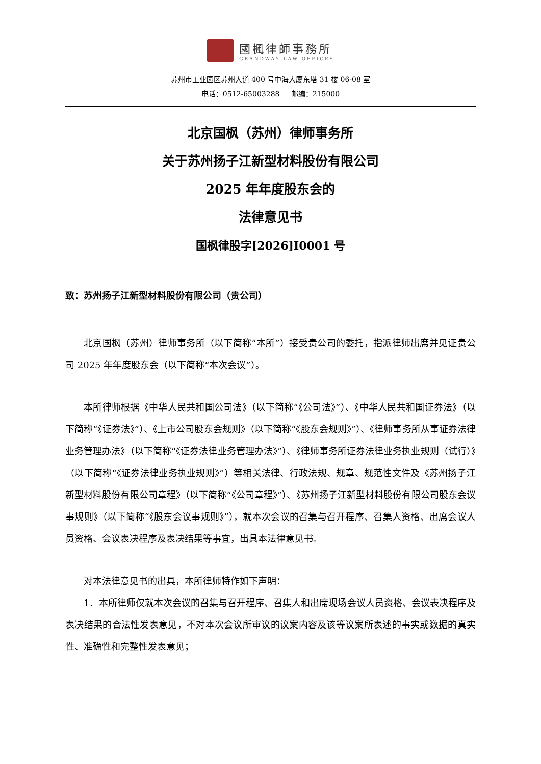國楓律師事務所
GRANDWAY LAW OFFICES
苏州市工业园区苏州大道 400 号中海大厦东塔 31 楼 06-08 室
电话：0512-65003288 邮编：215000
北京国枫（苏州）律师事务所
关于苏州扬子江新型材料股份有限公司
2025 年年度股东会的
法律意见书
国枫律股字[2026]I0001 号
致：苏州扬子江新型材料股份有限公司（贵公司）
北京国枫（苏州）律师事务所（以下简称“本所”）接受贵公司的委托，指派律师出席并见证贵公司 2025 年年度股东会（以下简称“本次会议”）。
本所律师根据《中华人民共和国公司法》（以下简称“《公司法》”）、《中华人民共和国证券法》（以下简称“《证券法》”）、《上市公司股东会规则》（以下简称“《股东会规则》”）、《律师事务所从事证券法律业务管理办法》（以下简称“《证券法律业务管理办法》”）、《律师事务所证券法律业务执业规则（试行）》（以下简称“《证券法律业务执业规则》”）等相关法律、行政法规、规章、规范性文件及《苏州扬子江新型材料股份有限公司章程》（以下简称“《公司章程》”）、《苏州扬子江新型材料股份有限公司股东会议事规则》（以下简称“《股东会议事规则》”），就本次会议的召集与召开程序、召集人资格、出席会议人员资格、会议表决程序及表决结果等事宜，出具本法律意见书。
对本法律意见书的出具，本所律师特作如下声明：
1．本所律师仅就本次会议的召集与召开程序、召集人和出席现场会议人员资格、会议表决程序及表决结果的合法性发表意见，不对本次会议所审议的议案内容及该等议案所表述的事实或数据的真实性、准确性和完整性发表意见；